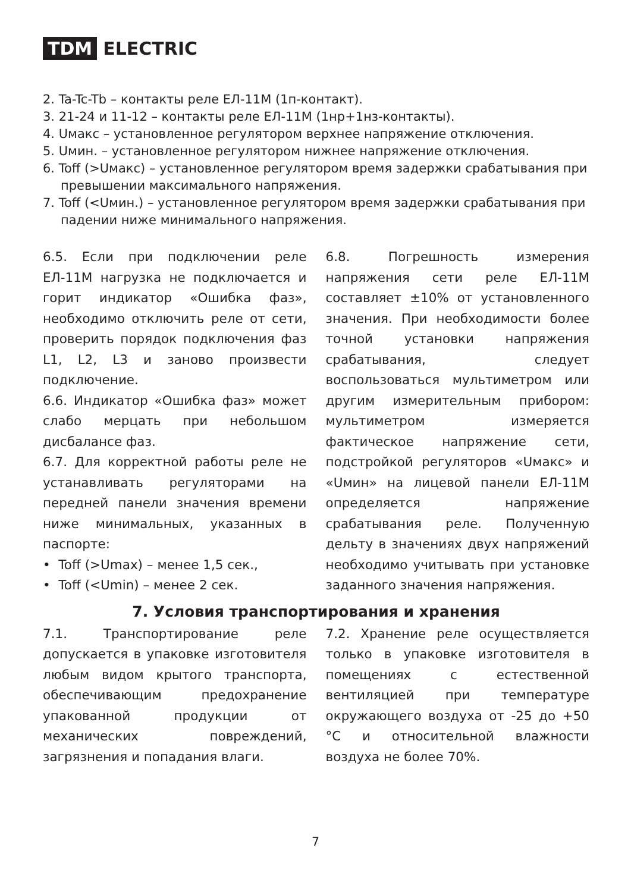TDM ELECTRIC
2. Ta-Tc-Tb – контакты реле ЕЛ-11М (1п-контакт).
3. 21-24 и 11-12 – контакты реле ЕЛ-11М (1нр+1нз-контакты).
4. Uмакс – установленное регулятором верхнее напряжение отключения.
5. Uмин. – установленное регулятором нижнее напряжение отключения.
6. Toff (>Uмакс) – установленное регулятором время задержки срабатывания при превышении максимального напряжения.
7. Toff (<Uмин.) – установленное регулятором время задержки срабатывания при падении ниже минимального напряжения.
6.5. Если при подключении реле ЕЛ-11М нагрузка не подключается и горит индикатор «Ошибка фаз», необходимо отключить реле от сети, проверить порядок подключения фаз L1, L2, L3 и заново произвести подключение.
6.6. Индикатор «Ошибка фаз» может слабо мерцать при небольшом дисбалансе фаз.
6.7. Для корректной работы реле не устанавливать регуляторами на передней панели значения времени ниже минимальных, указанных в паспорте:
• Toff (>Umax) – менее 1,5 сек.,
• Toff (<Umin) – менее 2 сек.
6.8. Погрешность измерения напряжения сети реле ЕЛ-11М составляет ±10% от установленного значения. При необходимости более точной установки напряжения срабатывания, следует воспользоваться мультиметром или другим измерительным прибором: мультиметром измеряется фактическое напряжение сети, подстройкой регуляторов «Uмакс» и «Uмин» на лицевой панели ЕЛ-11М определяется напряжение срабатывания реле. Полученную дельту в значениях двух напряжений необходимо учитывать при установке заданного значения напряжения.
7. Условия транспортирования и хранения
7.1. Транспортирование реле допускается в упаковке изготовителя любым видом крытого транспорта, обеспечивающим предохранение упакованной продукции от механических повреждений, загрязнения и попадания влаги.
7.2. Хранение реле осуществляется только в упаковке изготовителя в помещениях с естественной вентиляцией при температуре окружающего воздуха от -25 до +50 °С и относительной влажности воздуха не более 70%.
7